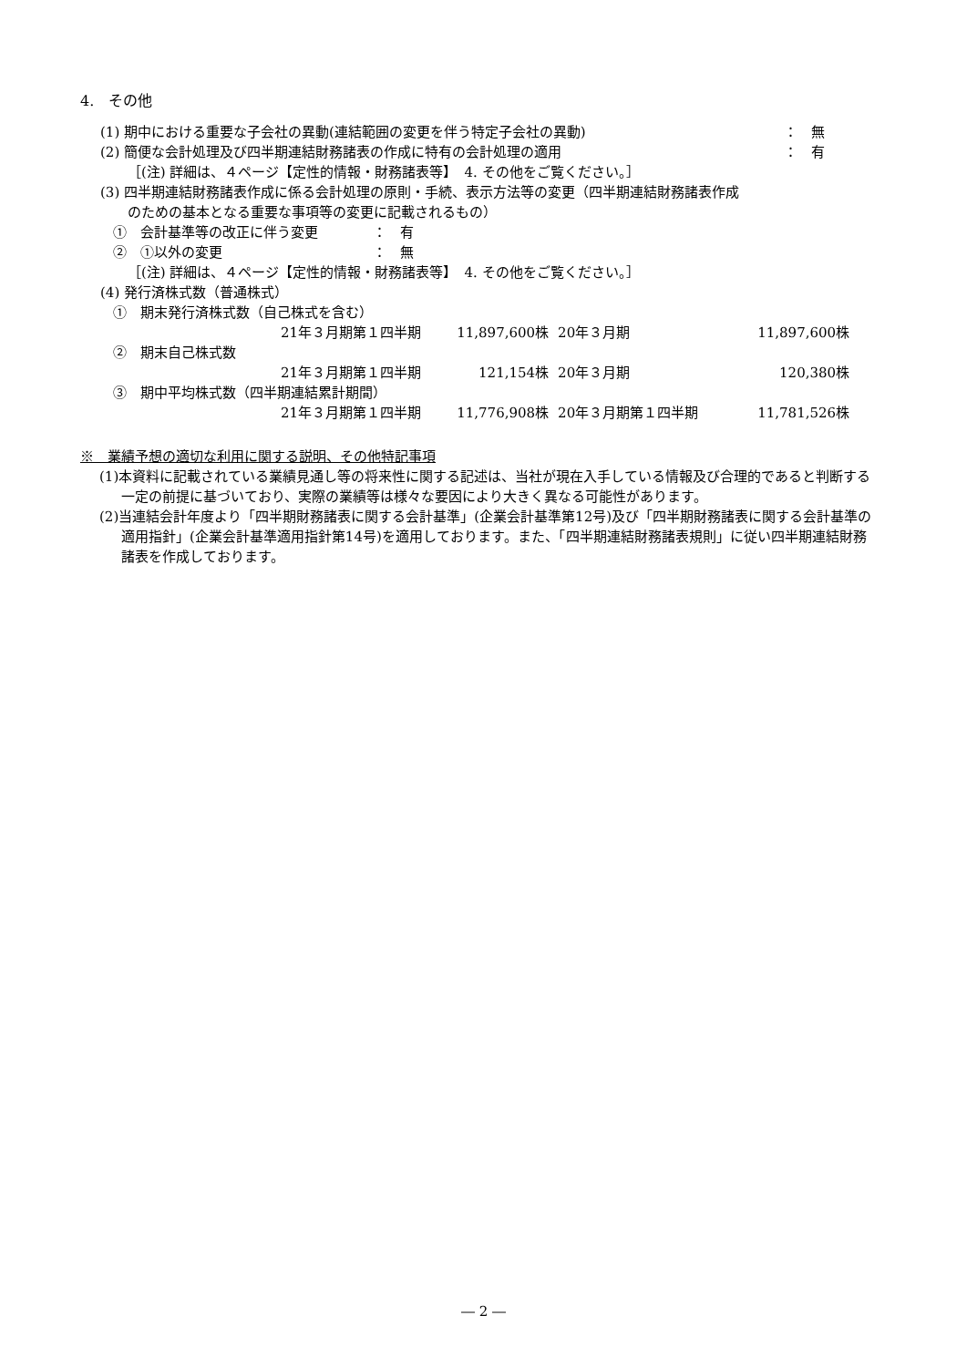4.　その他
(1) 期中における重要な子会社の異動(連結範囲の変更を伴う特定子会社の異動) ：　無
(2) 簡便な会計処理及び四半期連結財務諸表の作成に特有の会計処理の適用 ：　有
［(注) 詳細は、４ページ【定性的情報・財務諸表等】　4. その他をご覧ください。］
(3) 四半期連結財務諸表作成に係る会計処理の原則・手続、表示方法等の変更（四半期連結財務諸表作成
　　のための基本となる重要な事項等の変更に記載されるもの）
①　会計基準等の改正に伴う変更　　　　：　有
②　①以外の変更　　　　　　　　　　　：　無
［(注) 詳細は、４ページ【定性的情報・財務諸表等】　4. その他をご覧ください。］
(4) 発行済株式数（普通株式）
①　期末発行済株式数（自己株式を含む）
| 21年３月期第１四半期 | 11,897,600株 | 20年３月期 | 11,897,600株 |
②　期末自己株式数
| 21年３月期第１四半期 | 121,154株 | 20年３月期 | 120,380株 |
③　期中平均株式数（四半期連結累計期間）
| 21年３月期第１四半期 | 11,776,908株 | 20年３月期第１四半期 | 11,781,526株 |
※　業績予想の適切な利用に関する説明、その他特記事項
(1)本資料に記載されている業績見通し等の将来性に関する記述は、当社が現在入手している情報及び合理的であると判断する一定の前提に基づいており、実際の業績等は様々な要因により大きく異なる可能性があります。
(2)当連結会計年度より「四半期財務諸表に関する会計基準」(企業会計基準第12号)及び「四半期財務諸表に関する会計基準の適用指針」(企業会計基準適用指針第14号)を適用しております。また、「四半期連結財務諸表規則」に従い四半期連結財務諸表を作成しております。
― 2 ―